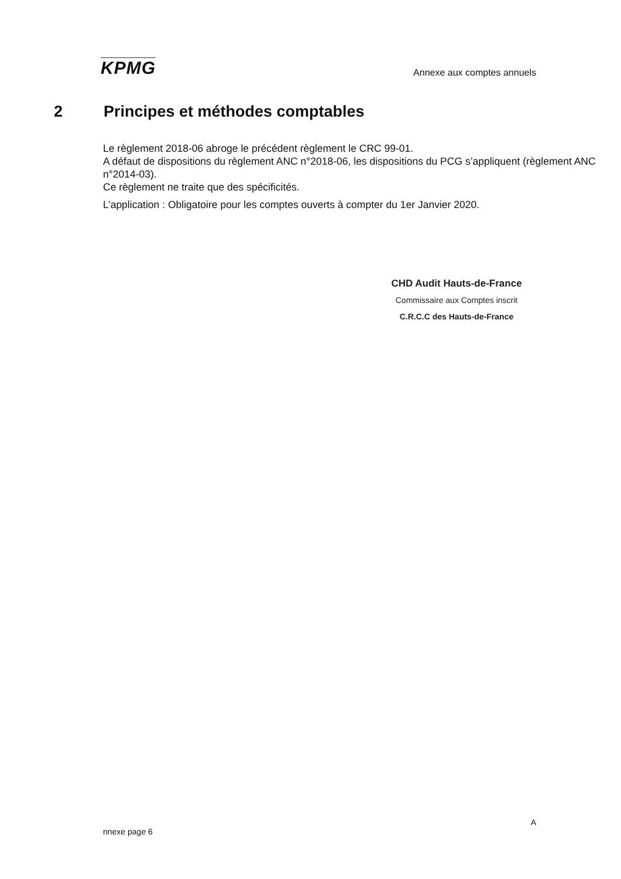KPMG
Annexe aux comptes annuels
2 Principes et méthodes comptables
Le règlement 2018-06 abroge le précédent règlement le CRC 99-01.
A défaut de dispositions du règlement ANC n°2018-06, les dispositions du PCG s’appliquent (règlement ANC n°2014-03).
Ce règlement ne traite que des spécificités.
L’application : Obligatoire pour les comptes ouverts à compter du 1er Janvier 2020.
CHD Audit Hauts-de-France
Commissaire aux Comptes inscrit
C.R.C.C des Hauts-de-France
A
nnexe page 6